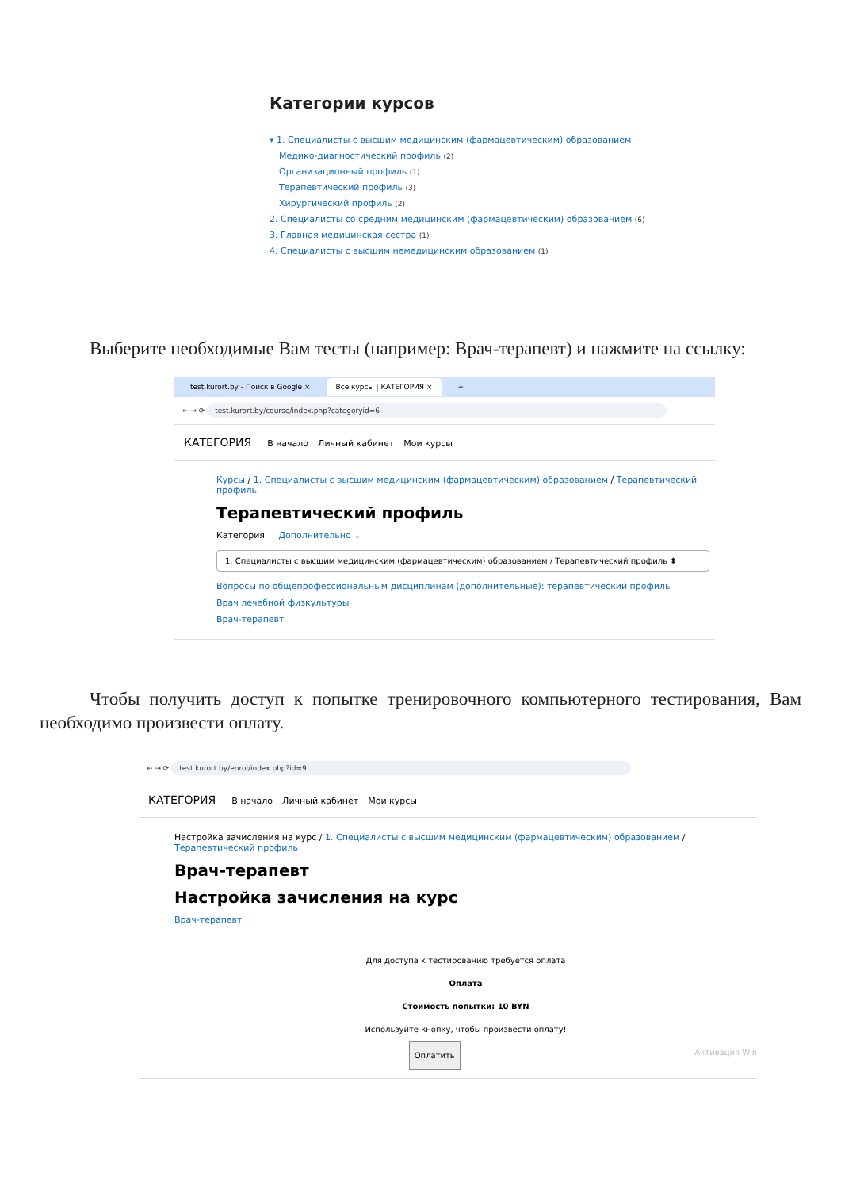Категории курсов
▾ 1. Специалисты с высшим медицинским (фармацевтическим) образованием
Медико-диагностический профиль (2)
Организационный профиль (1)
Терапевтический профиль (3)
Хирургический профиль (2)
2. Специалисты со средним медицинским (фармацевтическим) образованием (6)
3. Главная медицинская сестра (1)
4. Специалисты с высшим немедицинским образованием (1)
Выберите необходимые Вам тесты (например: Врач-терапевт) и нажмите на ссылку:
test.kurort.by - Поиск в Google × Все курсы | КАТЕГОРИЯ × +
← → ⟳ test.kurort.by/course/index.php?categoryid=6
КАТЕГОРИЯ В начало Личный кабинет Мои курсы
Курсы / 1. Специалисты с высшим медицинским (фармацевтическим) образованием / Терапевтический профиль
Терапевтический профиль
Категория Дополнительно ⌄
1. Специалисты с высшим медицинским (фармацевтическим) образованием / Терапевтический профиль ⬍
Вопросы по общепрофессиональным дисциплинам (дополнительные): терапевтический профиль
Врач лечебной физкультуры
Врач-терапевт
Чтобы получить доступ к попытке тренировочного компьютерного тестирования, Вам необходимо произвести оплату.
← → ⟳ test.kurort.by/enrol/index.php?id=9
КАТЕГОРИЯ В начало Личный кабинет Мои курсы
Настройка зачисления на курс / 1. Специалисты с высшим медицинским (фармацевтическим) образованием / Терапевтический профиль
Врач-терапевт
Настройка зачисления на курс
Врач-терапевт
Для доступа к тестированию требуется оплата
Оплата
Стоимость попытки: 10 BYN
Используйте кнопку, чтобы произвести оплату!
Оплатить Активация Win